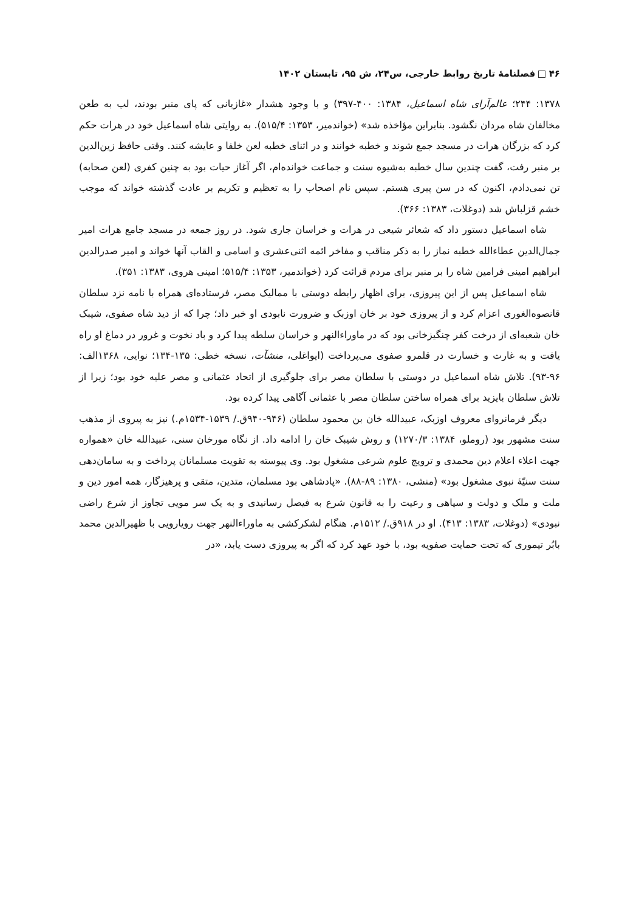۴۶ فصلنامهٔ تاریخ روابط خارجی، س۲۴، ش ۹۵، تابستان ۱۴۰۲
۱۳۷۸: ۲۴۴؛ عالم‌آرای شاه اسماعیل، ۱۳۸۴: ۴۰۰-۳۹۷) و با وجود هشدار «غازیانی که پای منبر بودند، لب به طعن مخالفان شاه مردان نگشود. بنابراین مؤاخذه شد» (خواندمیر، ۱۳۵۳: ۵۱۵/۴). به روایتی شاه اسماعیل خود در هرات حکم کرد که بزرگان هرات در مسجد جمع شوند و خطبه خوانند و در اثنای خطبه لعن خلفا و عایشه کنند. وقتی حافظ زین‌الدین بر منبر رفت، گفت چندین سال خطبه به‌شیوه سنت و جماعت خوانده‌ام، اگر آغاز حیات بود به چنین کفری (لعن صحابه) تن نمی‌دادم، اکنون که در سن پیری هستم. سپس نام اصحاب را به تعظیم و تکریم بر عادت گذشته خواند که موجب خشم قزلباش شد (دوغلات، ۱۳۸۳: ۳۶۶).
شاه اسماعیل دستور داد که شعائر شیعی در هرات و خراسان جاری شود. در روز جمعه در مسجد جامع هرات امیر جمال‌الدین عطاءالله خطبه نماز را به ذکر مناقب و مفاخر ائمه اثنی‌عشری و اسامی و القاب آنها خواند و امیر صدرالدین ابراهیم امینی فرامین شاه را بر منبر برای مردم قرائت کرد (خواندمیر، ۱۳۵۳: ۵۱۵/۴؛ امینی هروی، ۱۳۸۳: ۳۵۱).
شاه اسماعیل پس از این پیروزی، برای اظهار رابطه دوستی با ممالیک مصر، فرستاده‌ای همراه با نامه نزد سلطان قانصوه‌الغوری اعزام کرد و از پیروزی خود بر خان اوزبک و ضرورت نابودی او خبر داد؛ چرا که از دید شاه صفوی، شیبک خان شعبه‌ای از درخت کفر چنگیزخانی بود که در ماوراءالنهر و خراسان سلطه پیدا کرد و باد نخوت و غرور در دماغ او راه یافت و به غارت و خسارت در قلمرو صفوی می‌پرداخت (ایواغلی، منشآت، نسخه خطی: ۱۳۵-۱۳۴؛ نوایی، ۱۳۶۸الف: ۹۶-۹۳). تلاش شاه اسماعیل در دوستی با سلطان مصر برای جلوگیری از اتحاد عثمانی و مصر علیه خود بود؛ زیرا از تلاش سلطان بایزید برای همراه ساختن سلطان مصر با عثمانی آگاهی پیدا کرده بود.
دیگر فرمانروای معروف اوزبک، عبیدالله خان بن محمود سلطان (۹۴۶-۹۴۰ق./ ۱۵۳۹-۱۵۳۴م.) نیز به پیروی از مذهب سنت مشهور بود (روملو، ۱۳۸۴: ۱۲۷۰/۳) و روش شیبک خان را ادامه داد. از نگاه مورخان سنی، عبیدالله خان «همواره جهت اعلاء اعلام دین محمدی و ترویج علوم شرعی مشغول بود. وی پیوسته به تقویت مسلمانان پرداخت و به سامان‌دهی سنت سنیّهٔ نبوی مشغول بود» (منشی، ۱۳۸۰: ۸۹-۸۸). «پادشاهی بود مسلمان، متدین، متقی و پرهیزگار، همه امور دین و ملت و ملک و دولت و سپاهی و رعیت را به قانون شرع به فیصل رسانیدی و به یک سر مویی تجاوز از شرع راضی نبودی» (دوغلات، ۱۳۸۳: ۴۱۳). او در ۹۱۸ق./ ۱۵۱۲م. هنگام لشکرکشی به ماوراءالنهر جهت رویارویی با ظهیرالدین محمد بابُر تیموری که تحت حمایت صفویه بود، با خود عهد کرد که اگر به پیروزی دست یابد، «در